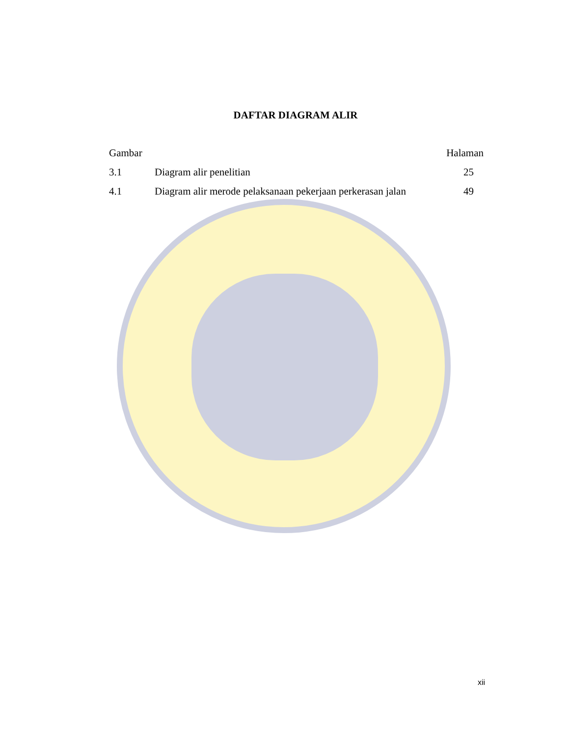DAFTAR DIAGRAM ALIR
| Gambar | | Halaman |
| --- | --- | --- |
| 3.1 | Diagram alir penelitian | 25 |
| 4.1 | Diagram alir merode pelaksanaan pekerjaan perkerasan jalan | 49 |
xii